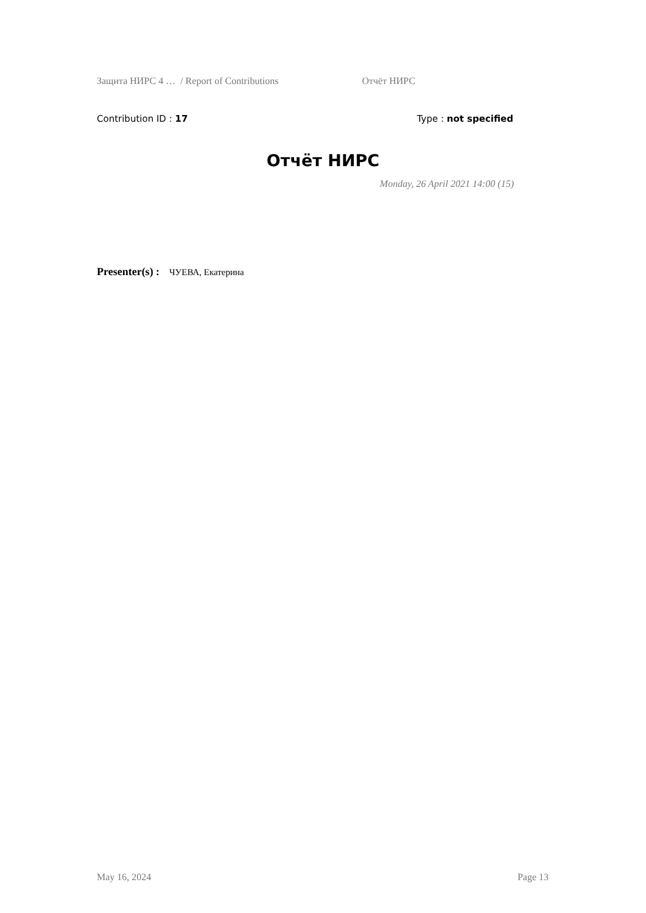Защита НИРС 4 … / Report of Contributions Отчёт НИРС
Contribution ID : 17 Type : not specified
Отчёт НИРС
Monday, 26 April 2021 14:00 (15)
Presenter(s) : ЧУЕВА, Екатерина
May 16, 2024 Page 13